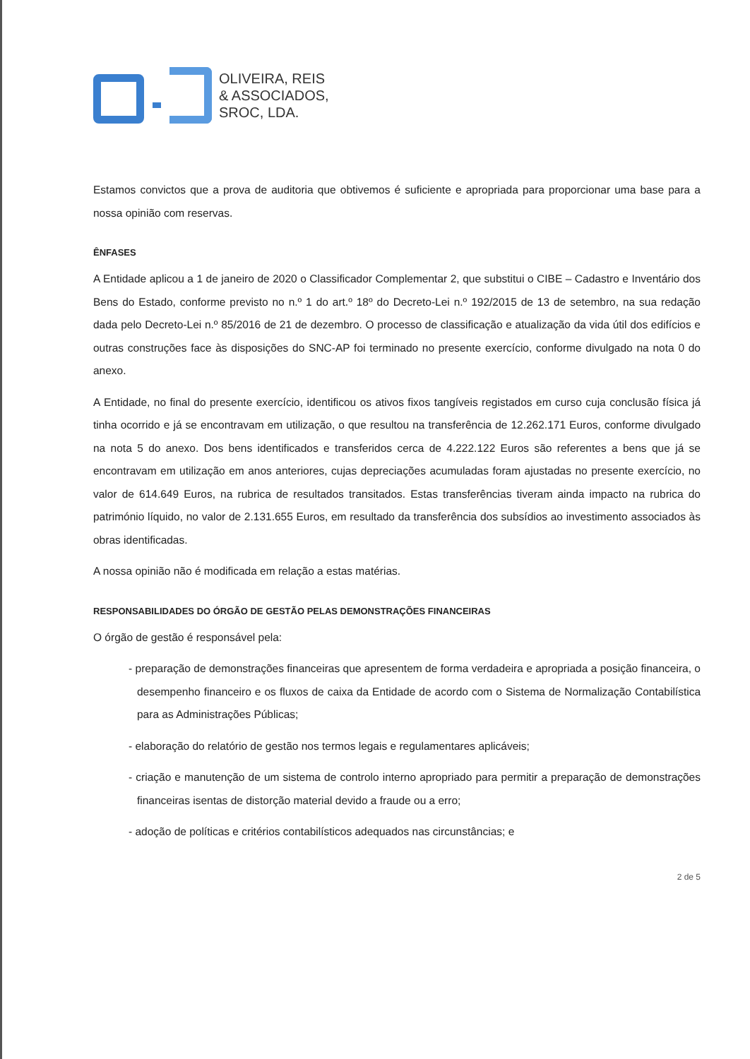OLIVEIRA, REIS
& ASSOCIADOS,
SROC, LDA.
Estamos convictos que a prova de auditoria que obtivemos é suficiente e apropriada para proporcionar uma base para a nossa opinião com reservas.
ÊNFASES
A Entidade aplicou a 1 de janeiro de 2020 o Classificador Complementar 2, que substitui o CIBE – Cadastro e Inventário dos Bens do Estado, conforme previsto no n.º 1 do art.º 18º do Decreto-Lei n.º 192/2015 de 13 de setembro, na sua redação dada pelo Decreto-Lei n.º 85/2016 de 21 de dezembro. O processo de classificação e atualização da vida útil dos edifícios e outras construções face às disposições do SNC-AP foi terminado no presente exercício, conforme divulgado na nota 0 do anexo.
A Entidade, no final do presente exercício, identificou os ativos fixos tangíveis registados em curso cuja conclusão física já tinha ocorrido e já se encontravam em utilização, o que resultou na transferência de 12.262.171 Euros, conforme divulgado na nota 5 do anexo. Dos bens identificados e transferidos cerca de 4.222.122 Euros são referentes a bens que já se encontravam em utilização em anos anteriores, cujas depreciações acumuladas foram ajustadas no presente exercício, no valor de 614.649 Euros, na rubrica de resultados transitados. Estas transferências tiveram ainda impacto na rubrica do património líquido, no valor de 2.131.655 Euros, em resultado da transferência dos subsídios ao investimento associados às obras identificadas.
A nossa opinião não é modificada em relação a estas matérias.
RESPONSABILIDADES DO ÓRGÃO DE GESTÃO PELAS DEMONSTRAÇÕES FINANCEIRAS
O órgão de gestão é responsável pela:
- preparação de demonstrações financeiras que apresentem de forma verdadeira e apropriada a posição financeira, o desempenho financeiro e os fluxos de caixa da Entidade de acordo com o Sistema de Normalização Contabilística para as Administrações Públicas;
- elaboração do relatório de gestão nos termos legais e regulamentares aplicáveis;
- criação e manutenção de um sistema de controlo interno apropriado para permitir a preparação de demonstrações financeiras isentas de distorção material devido a fraude ou a erro;
- adoção de políticas e critérios contabilísticos adequados nas circunstâncias; e
2 de 5